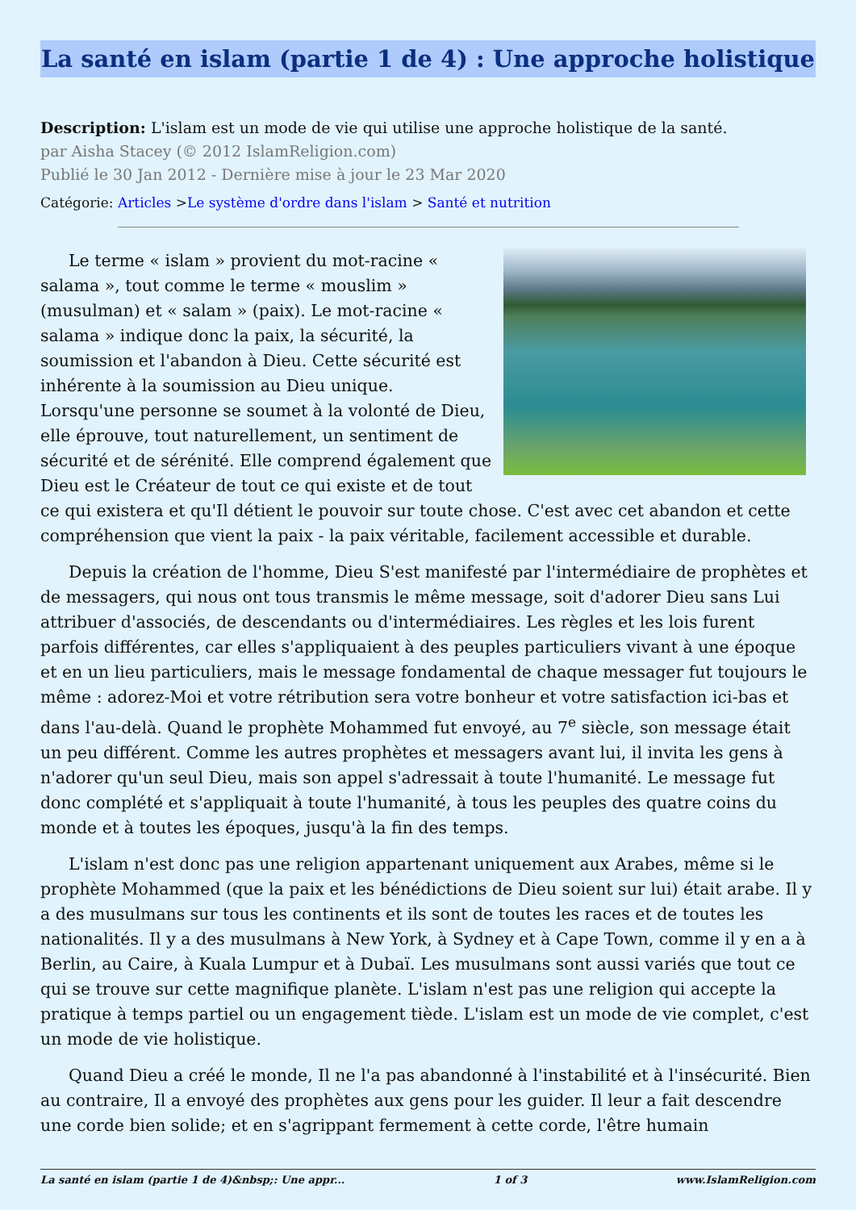La santé en islam (partie 1 de 4) : Une approche holistique
Description: L'islam est un mode de vie qui utilise une approche holistique de la santé.
par Aisha Stacey (© 2012 IslamReligion.com)
Publié le 30 Jan 2012 - Dernière mise à jour le 23 Mar 2020
Catégorie: Articles >Le système d'ordre dans l'islam > Santé et nutrition
Le terme « islam » provient du mot-racine « salama », tout comme le terme « mouslim » (musulman) et « salam » (paix). Le mot-racine « salama » indique donc la paix, la sécurité, la soumission et l'abandon à Dieu. Cette sécurité est inhérente à la soumission au Dieu unique. Lorsqu'une personne se soumet à la volonté de Dieu, elle éprouve, tout naturellement, un sentiment de sécurité et de sérénité. Elle comprend également que Dieu est le Créateur de tout ce qui existe et de tout ce qui existera et qu'Il détient le pouvoir sur toute chose. C'est avec cet abandon et cette compréhension que vient la paix - la paix véritable, facilement accessible et durable.
Depuis la création de l'homme, Dieu S'est manifesté par l'intermédiaire de prophètes et de messagers, qui nous ont tous transmis le même message, soit d'adorer Dieu sans Lui attribuer d'associés, de descendants ou d'intermédiaires. Les règles et les lois furent parfois différentes, car elles s'appliquaient à des peuples particuliers vivant à une époque et en un lieu particuliers, mais le message fondamental de chaque messager fut toujours le même : adorez-Moi et votre rétribution sera votre bonheur et votre satisfaction ici-bas et dans l'au-delà. Quand le prophète Mohammed fut envoyé, au 7<sup>e</sup> siècle, son message était un peu différent. Comme les autres prophètes et messagers avant lui, il invita les gens à n'adorer qu'un seul Dieu, mais son appel s'adressait à toute l'humanité. Le message fut donc complété et s'appliquait à toute l'humanité, à tous les peuples des quatre coins du monde et à toutes les époques, jusqu'à la fin des temps.
L'islam n'est donc pas une religion appartenant uniquement aux Arabes, même si le prophète Mohammed (que la paix et les bénédictions de Dieu soient sur lui) était arabe. Il y a des musulmans sur tous les continents et ils sont de toutes les races et de toutes les nationalités. Il y a des musulmans à New York, à Sydney et à Cape Town, comme il y en a à Berlin, au Caire, à Kuala Lumpur et à Dubaï. Les musulmans sont aussi variés que tout ce qui se trouve sur cette magnifique planète. L'islam n'est pas une religion qui accepte la pratique à temps partiel ou un engagement tiède. L'islam est un mode de vie complet, c'est un mode de vie holistique.
Quand Dieu a créé le monde, Il ne l'a pas abandonné à l'instabilité et à l'insécurité. Bien au contraire, Il a envoyé des prophètes aux gens pour les guider. Il leur a fait descendre une corde bien solide; et en s'agrippant fermement à cette corde, l'être humain
La santé en islam (partie 1 de 4)&nbsp;: Une appr... 1 of 3 www.IslamReligion.com